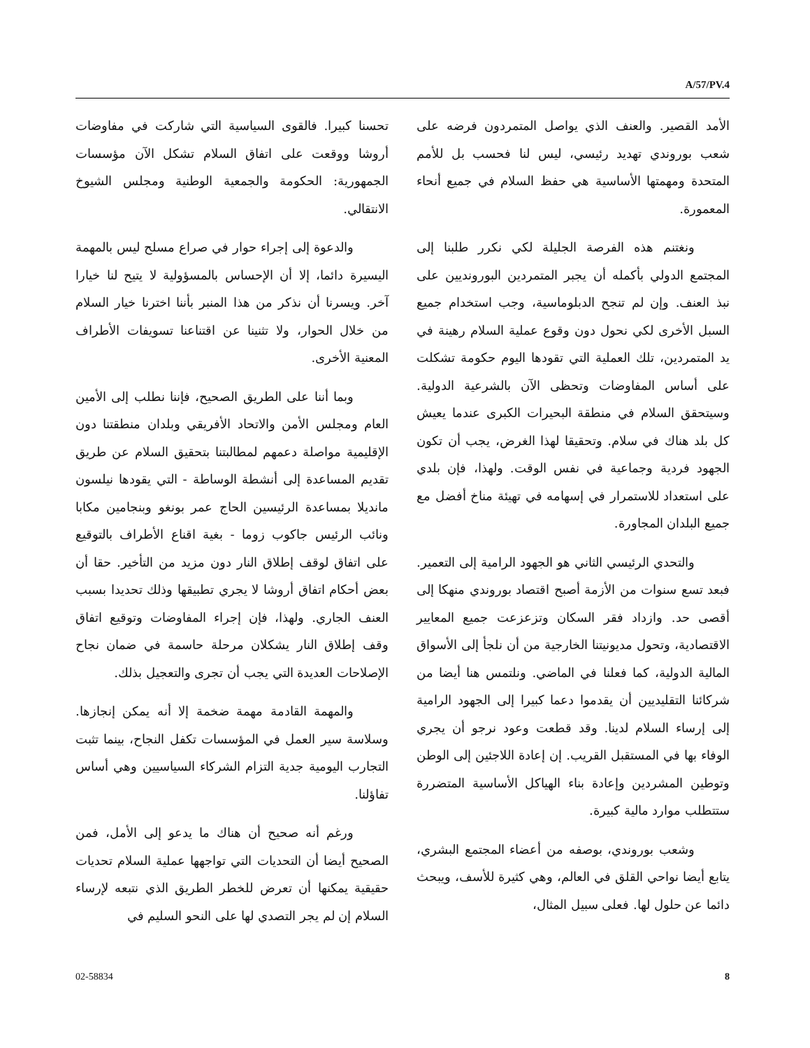A/57/PV.4
تحسنا كبيرا. فالقوى السياسية التي شاركت في مفاوضات أروشا ووقعت على اتفاق السلام تشكل الآن مؤسسات الجمهورية: الحكومة والجمعية الوطنية ومجلس الشيوخ الانتقالي.
والدعوة إلى إجراء حوار في صراع مسلح ليس بالمهمة اليسيرة دائما، إلا أن الإحساس بالمسؤولية لا يتيح لنا خيارا آخر. ويسرنا أن نذكر من هذا المنبر بأننا اخترنا خيار السلام من خلال الحوار، ولا تثنينا عن اقتناعنا تسويفات الأطراف المعنية الأخرى.
وبما أننا على الطريق الصحيح، فإننا نطلب إلى الأمين العام ومجلس الأمن والاتحاد الأفريقي وبلدان منطقتنا دون الإقليمية مواصلة دعمهم لمطالبتنا بتحقيق السلام عن طريق تقديم المساعدة إلى أنشطة الوساطة - التي يقودها نيلسون مانديلا بمساعدة الرئيسين الحاج عمر بونغو وبنجامين مكابا ونائب الرئيس جاكوب زوما - بغية اقناع الأطراف بالتوقيع على اتفاق لوقف إطلاق النار دون مزيد من التأخير. حقا أن بعض أحكام اتفاق أروشا لا يجري تطبيقها وذلك تحديدا بسبب العنف الجاري. ولهذا، فإن إجراء المفاوضات وتوقيع اتفاق وقف إطلاق النار يشكلان مرحلة حاسمة في ضمان نجاح الإصلاحات العديدة التي يجب أن تجرى والتعجيل بذلك.
والمهمة القادمة مهمة ضخمة إلا أنه يمكن إنجازها. وسلاسة سير العمل في المؤسسات تكفل النجاح، بينما تثبت التجارب اليومية جدية التزام الشركاء السياسيين وهي أساس تفاؤلنا.
ورغم أنه صحيح أن هناك ما يدعو إلى الأمل، فمن الصحيح أيضا أن التحديات التي تواجهها عملية السلام تحديات حقيقية يمكنها أن تعرض للخطر الطريق الذي نتبعه لإرساء السلام إن لم يجر التصدي لها على النحو السليم في
الأمد القصير. والعنف الذي يواصل المتمردون فرضه على شعب بوروندي تهديد رئيسي، ليس لنا فحسب بل للأمم المتحدة ومهمتها الأساسية هي حفظ السلام في جميع أنحاء المعمورة.
ونغتنم هذه الفرصة الجليلة لكي نكرر طلبنا إلى المجتمع الدولي بأكمله أن يجبر المتمردين البورونديين على نبذ العنف. وإن لم تنجح الدبلوماسية، وجب استخدام جميع السبل الأخرى لكي نحول دون وقوع عملية السلام رهينة في يد المتمردين، تلك العملية التي تقودها اليوم حكومة تشكلت على أساس المفاوضات وتحظى الآن بالشرعية الدولية. وسيتحقق السلام في منطقة البحيرات الكبرى عندما يعيش كل بلد هناك في سلام. وتحقيقا لهذا الغرض، يجب أن تكون الجهود فردية وجماعية في نفس الوقت. ولهذا، فإن بلدي على استعداد للاستمرار في إسهامه في تهيئة مناخ أفضل مع جميع البلدان المجاورة.
والتحدي الرئيسي الثاني هو الجهود الرامية إلى التعمير. فبعد تسع سنوات من الأزمة أصبح اقتصاد بوروندي منهكا إلى أقصى حد. وازداد فقر السكان وتزعزعت جميع المعايير الاقتصادية، وتحول مديونيتنا الخارجية من أن نلجأ إلى الأسواق المالية الدولية، كما فعلنا في الماضي. ونلتمس هنا أيضا من شركائنا التقليديين أن يقدموا دعما كبيرا إلى الجهود الرامية إلى إرساء السلام لدينا. وقد قطعت وعود نرجو أن يجري الوفاء بها في المستقبل القريب. إن إعادة اللاجئين إلى الوطن وتوطين المشردين وإعادة بناء الهياكل الأساسية المتضررة ستتطلب موارد مالية كبيرة.
وشعب بوروندي، بوصفه من أعضاء المجتمع البشري، يتابع أيضا نواحي القلق في العالم، وهي كثيرة للأسف، ويبحث دائما عن حلول لها. فعلى سبيل المثال،
02-58834 8